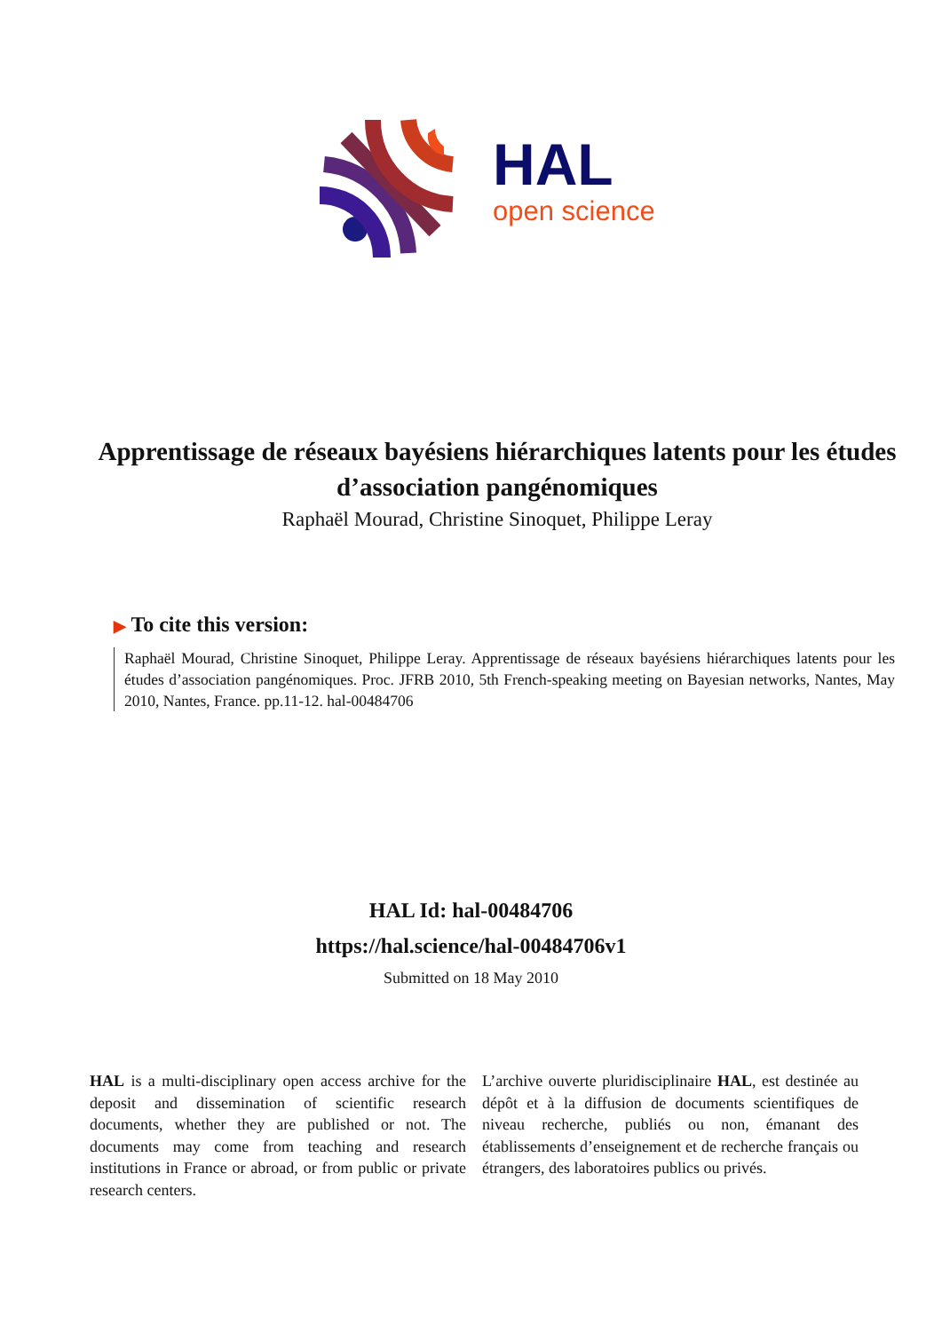HAL
open science
Apprentissage de réseaux bayésiens hiérarchiques latents pour les études d’association pangénomiques
Raphaël Mourad, Christine Sinoquet, Philippe Leray
▶ To cite this version:
Raphaël Mourad, Christine Sinoquet, Philippe Leray. Apprentissage de réseaux bayésiens hiérarchiques latents pour les études d’association pangénomiques. Proc. JFRB 2010, 5th French-speaking meeting on Bayesian networks, Nantes, May 2010, Nantes, France. pp.11-12. hal-00484706
HAL Id: hal-00484706
https://hal.science/hal-00484706v1
Submitted on 18 May 2010
HAL is a multi-disciplinary open access archive for the deposit and dissemination of scientific research documents, whether they are published or not. The documents may come from teaching and research institutions in France or abroad, or from public or private research centers.
L’archive ouverte pluridisciplinaire HAL, est destinée au dépôt et à la diffusion de documents scientifiques de niveau recherche, publiés ou non, émanant des établissements d’enseignement et de recherche français ou étrangers, des laboratoires publics ou privés.